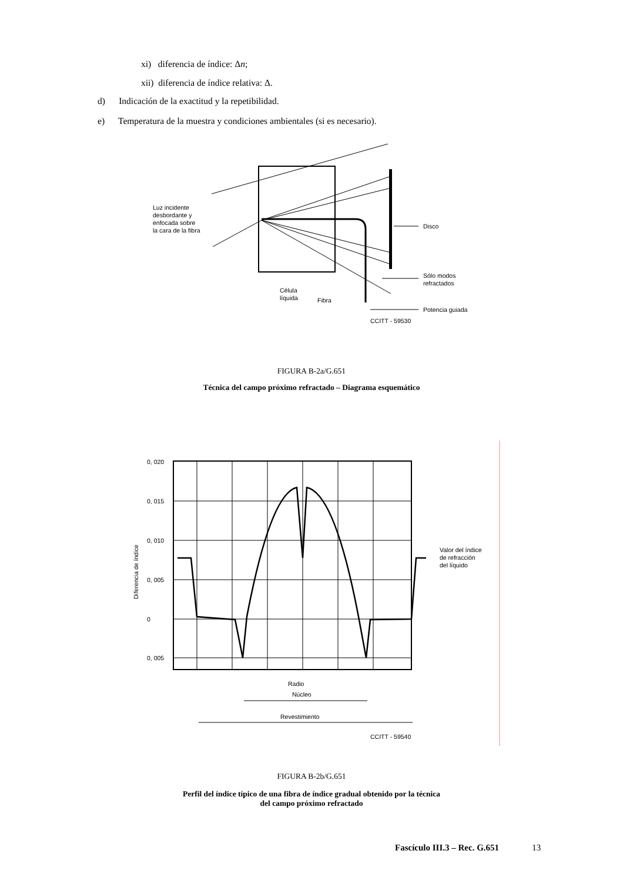xi) diferencia de índice: Δn;
xii) diferencia de índice relativa: Δ.
d) Indicación de la exactitud y la repetibilidad.
e) Temperatura de la muestra y condiciones ambientales (si es necesario).
Luz incidente
desbordante y
enfocada sobre
la cara de la fibra
Disco
Sólo modos
refractados
Célula
líquida
Fibra
Potencia guiada
CCITT - 59530
FIGURA B-2a/G.651
Técnica del campo próximo refractado – Diagrama esquemático
0, 020
0, 015
0, 010
0, 005
0
0, 005
Diferencia de índice
Valor del índice
de refracción
del líquido
Radio
Núcleo
Revestimiento
CCITT - 59540
FIGURA B-2b/G.651
Perfil del índice típico de una fibra de índice gradual obtenido por la técnica
del campo próximo refractado
Fascículo III.3 – Rec. G.651 13